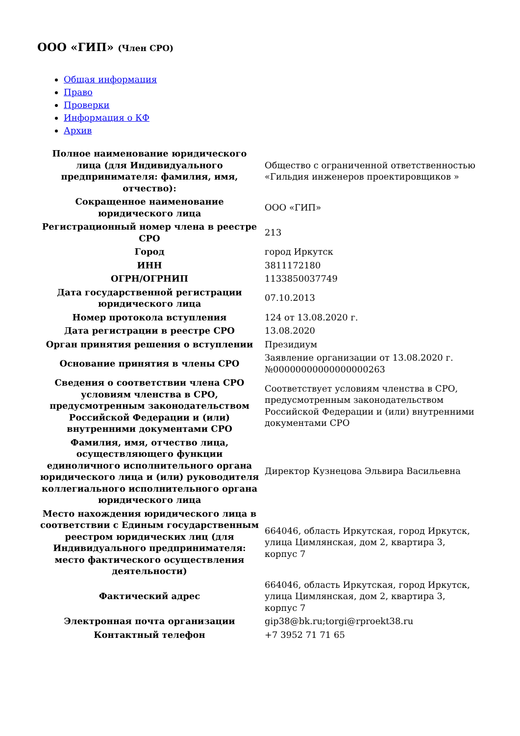ООО «ГИП» (Член СРО)
Общая информация
Право
Проверки
Информация о КФ
Архив
| Полное наименование юридического лица (для Индивидуального предпринимателя: фамилия, имя, отчество): | Общество с ограниченной ответственностью «Гильдия инженеров проектировщиков » |
| Сокращенное наименование юридического лица | ООО «ГИП» |
| Регистрационный номер члена в реестре СРО | 213 |
| Город | город Иркутск |
| ИНН | 3811172180 |
| ОГРН/ОГРНИП | 1133850037749 |
| Дата государственной регистрации юридического лица | 07.10.2013 |
| Номер протокола вступления | 124 от 13.08.2020 г. |
| Дата регистрации в реестре СРО | 13.08.2020 |
| Орган принятия решения о вступлении | Президиум |
| Основание принятия в члены СРО | Заявление организации от 13.08.2020 г. №00000000000000000263 |
| Сведения о соответствии члена СРО условиям членства в СРО, предусмотренным законодательством Российской Федерации и (или) внутренними документами СРО | Соответствует условиям членства в СРО, предусмотренным законодательством Российской Федерации и (или) внутренними документами СРО |
| Фамилия, имя, отчество лица, осуществляющего функции единоличного исполнительного органа юридического лица и (или) руководителя коллегиального исполнительного органа юридического лица | Директор Кузнецова Эльвира Васильевна |
| Место нахождения юридического лица в соответствии с Единым государственным реестром юридических лиц (для Индивидуального предпринимателя: место фактического осуществления деятельности) | 664046, область Иркутская, город Иркутск, улица Цимлянская, дом 2, квартира 3, корпус 7 |
| Фактический адрес | 664046, область Иркутская, город Иркутск, улица Цимлянская, дом 2, квартира 3, корпус 7 |
| Электронная почта организации | gip38@bk.ru;torgi@rproekt38.ru |
| Контактный телефон | +7 3952 71 71 65 |